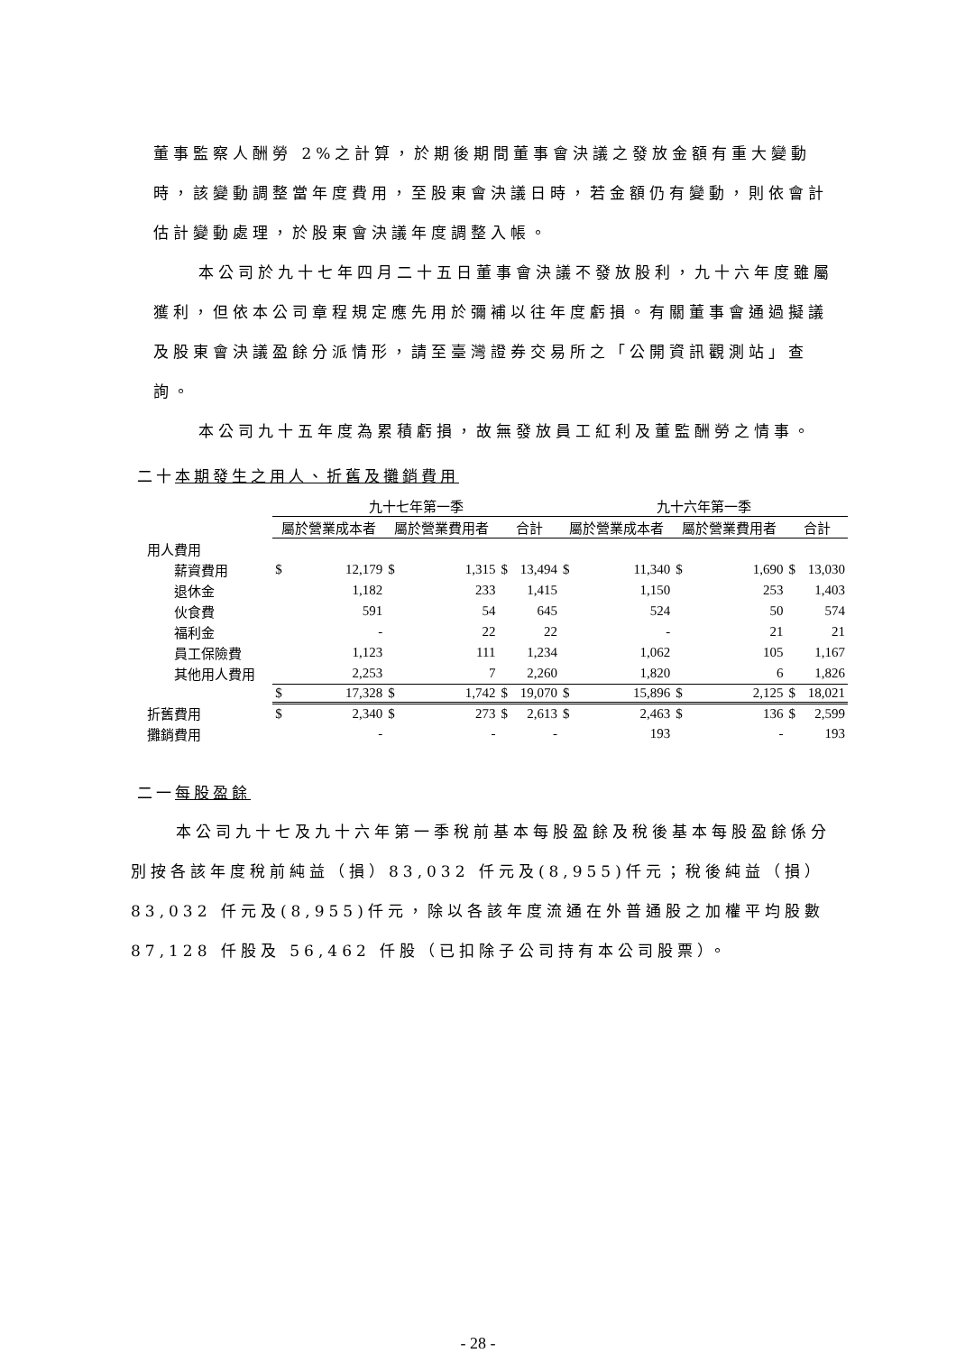董事監察人酬勞 2%之計算，於期後期間董事會決議之發放金額有重大變動時，該變動調整當年度費用，至股東會決議日時，若金額仍有變動，則依會計估計變動處理，於股東會決議年度調整入帳。
本公司於九十七年四月二十五日董事會決議不發放股利，九十六年度雖屬獲利，但依本公司章程規定應先用於彌補以往年度虧損。有關董事會通過擬議及股東會決議盈餘分派情形，請至臺灣證券交易所之「公開資訊觀測站」查詢。
本公司九十五年度為累積虧損，故無發放員工紅利及董監酬勞之情事。
二十本期發生之用人、折舊及攤銷費用
| | 九十七年第一季 | | | | | | 九十六年第一季 | | | | | |
| --- | --- | --- | --- | --- | --- | --- | --- | --- | --- | --- | --- | --- |
| | 屬於營業成本者 | | 屬於營業費用者 | | 合計 | | 屬於營業成本者 | | 屬於營業費用者 | | 合計 | |
| 用人費用 | | | | | | | | | | | | |
| 薪資費用 | $ | 12,179 | $ | 1,315 | $ | 13,494 | $ | 11,340 | $ | 1,690 | $ | 13,030 |
| 退休金 | | 1,182 | | 233 | | 1,415 | | 1,150 | | 253 | | 1,403 |
| 伙食費 | | 591 | | 54 | | 645 | | 524 | | 50 | | 574 |
| 福利金 | | - | | 22 | | 22 | | - | | 21 | | 21 |
| 員工保險費 | | 1,123 | | 111 | | 1,234 | | 1,062 | | 105 | | 1,167 |
| 其他用人費用 | | 2,253 | | 7 | | 2,260 | | 1,820 | | 6 | | 1,826 |
| | $ | 17,328 | $ | 1,742 | $ | 19,070 | $ | 15,896 | $ | 2,125 | $ | 18,021 |
| 折舊費用 | $ | 2,340 | $ | 273 | $ | 2,613 | $ | 2,463 | $ | 136 | $ | 2,599 |
| 攤銷費用 | | - | | - | | - | | 193 | | - | | 193 |
二一每股盈餘
本公司九十七及九十六年第一季稅前基本每股盈餘及稅後基本每股盈餘係分別按各該年度稅前純益（損）83,032 仟元及(8,955)仟元；稅後純益（損）83,032 仟元及(8,955)仟元，除以各該年度流通在外普通股之加權平均股數 87,128 仟股及 56,462 仟股（已扣除子公司持有本公司股票）。
- 28 -